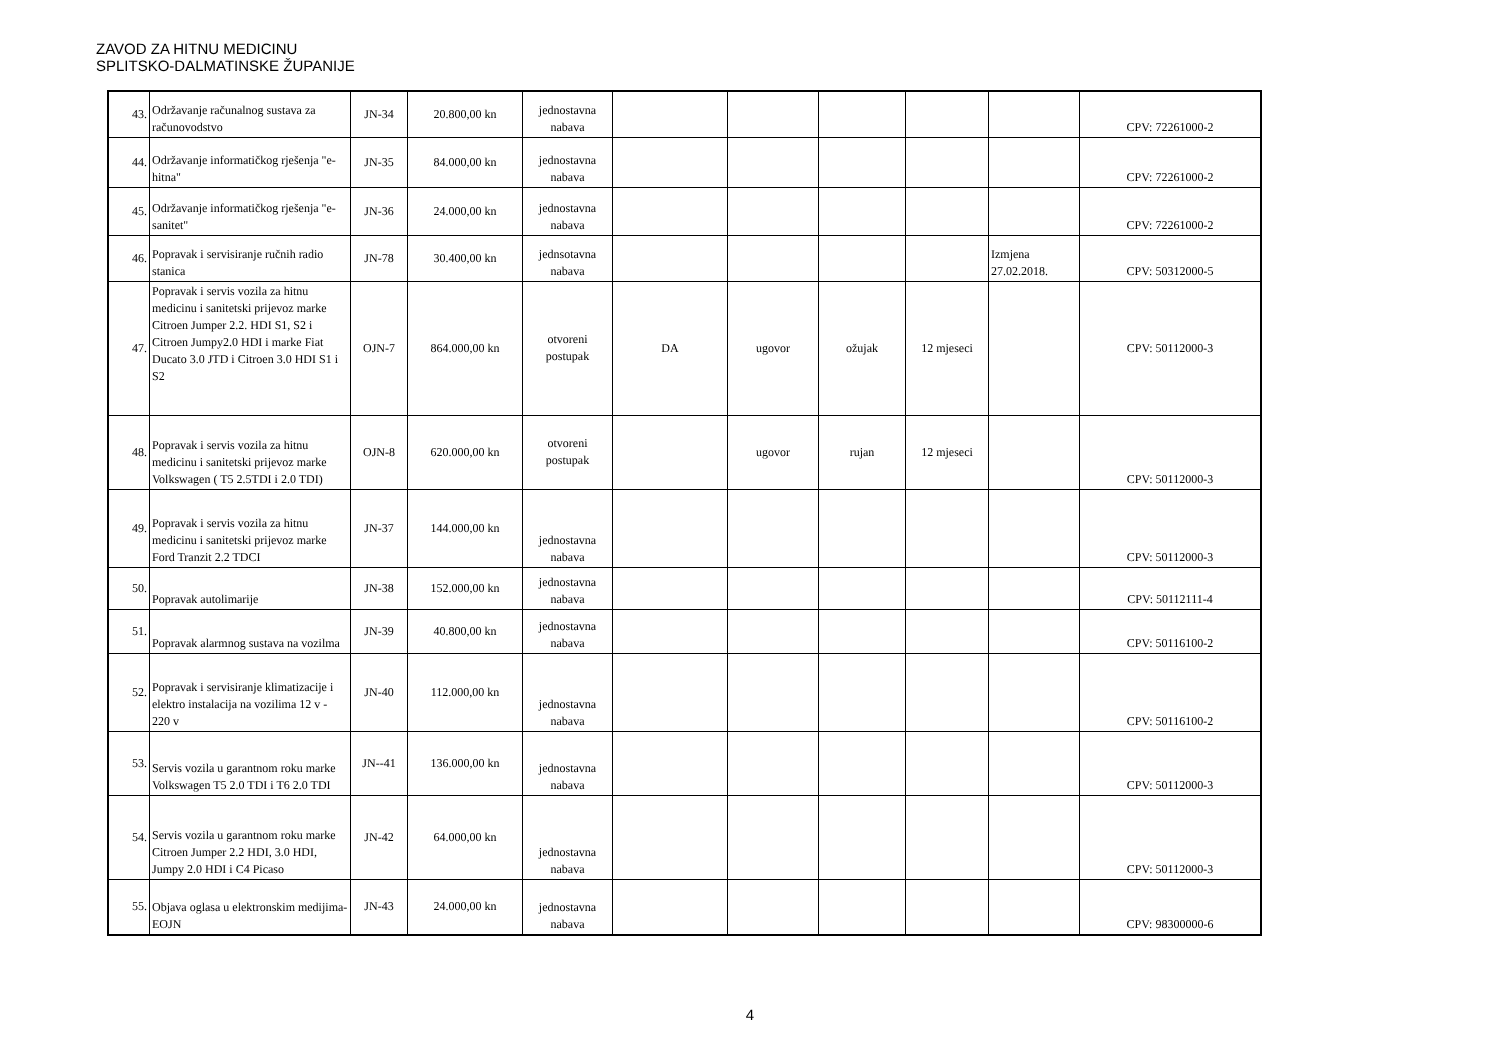ZAVOD ZA HITNU MEDICINU
SPLITSKO-DALMATINSKE ŽUPANIJE
| 43. | Održavanje računalnog sustava za računovodstvo | JN-34 | 20.800,00 kn | jednostavna nabava | | | | | | CPV: 72261000-2 |
| 44. | Održavanje informatičkog rješenja "e-hitna" | JN-35 | 84.000,00 kn | jednostavna nabava | | | | | | CPV: 72261000-2 |
| 45. | Održavanje informatičkog rješenja "e-sanitet" | JN-36 | 24.000,00 kn | jednostavna nabava | | | | | | CPV: 72261000-2 |
| 46. | Popravak i servisiranje ručnih radio stanica | JN-78 | 30.400,00 kn | jednsotavna nabava | | | | | Izmjena 27.02.2018. | CPV: 50312000-5 |
| 47. | Popravak i servis vozila za hitnu medicinu i sanitetski prijevoz marke Citroen Jumper 2.2. HDI S1, S2 i Citroen Jumpy2.0 HDI i marke Fiat Ducato 3.0 JTD i Citroen 3.0 HDI S1 i S2 | OJN-7 | 864.000,00 kn | otvoreni postupak | DA | ugovor | ožujak | 12 mjeseci | | CPV: 50112000-3 |
| 48. | Popravak i servis vozila za hitnu medicinu i sanitetski prijevoz marke Volkswagen ( T5 2.5TDI i 2.0 TDI) | OJN-8 | 620.000,00 kn | otvoreni postupak | | ugovor | rujan | 12 mjeseci | | CPV: 50112000-3 |
| 49. | Popravak i servis vozila za hitnu medicinu i sanitetski prijevoz marke Ford Tranzit 2.2 TDCI | JN-37 | 144.000,00 kn | jednostavna nabava | | | | | | CPV: 50112000-3 |
| 50. | Popravak autolimarije | JN-38 | 152.000,00 kn | jednostavna nabava | | | | | | CPV: 50112111-4 |
| 51. | Popravak alarmnog sustava na vozilma | JN-39 | 40.800,00 kn | jednostavna nabava | | | | | | CPV: 50116100-2 |
| 52. | Popravak i servisiranje klimatizacije i elektro instalacija na vozilima 12 v - 220 v | JN-40 | 112.000,00 kn | jednostavna nabava | | | | | | CPV: 50116100-2 |
| 53. | Servis vozila u garantnom roku marke Volkswagen T5 2.0 TDI i T6 2.0 TDI | JN--41 | 136.000,00 kn | jednostavna nabava | | | | | | CPV: 50112000-3 |
| 54. | Servis vozila u garantnom roku marke Citroen Jumper 2.2 HDI, 3.0 HDI, Jumpy 2.0 HDI i C4 Picaso | JN-42 | 64.000,00 kn | jednostavna nabava | | | | | | CPV: 50112000-3 |
| 55. | Objava oglasa u elektronskim medijima-EOJN | JN-43 | 24.000,00 kn | jednostavna nabava | | | | | | CPV: 98300000-6 |
4